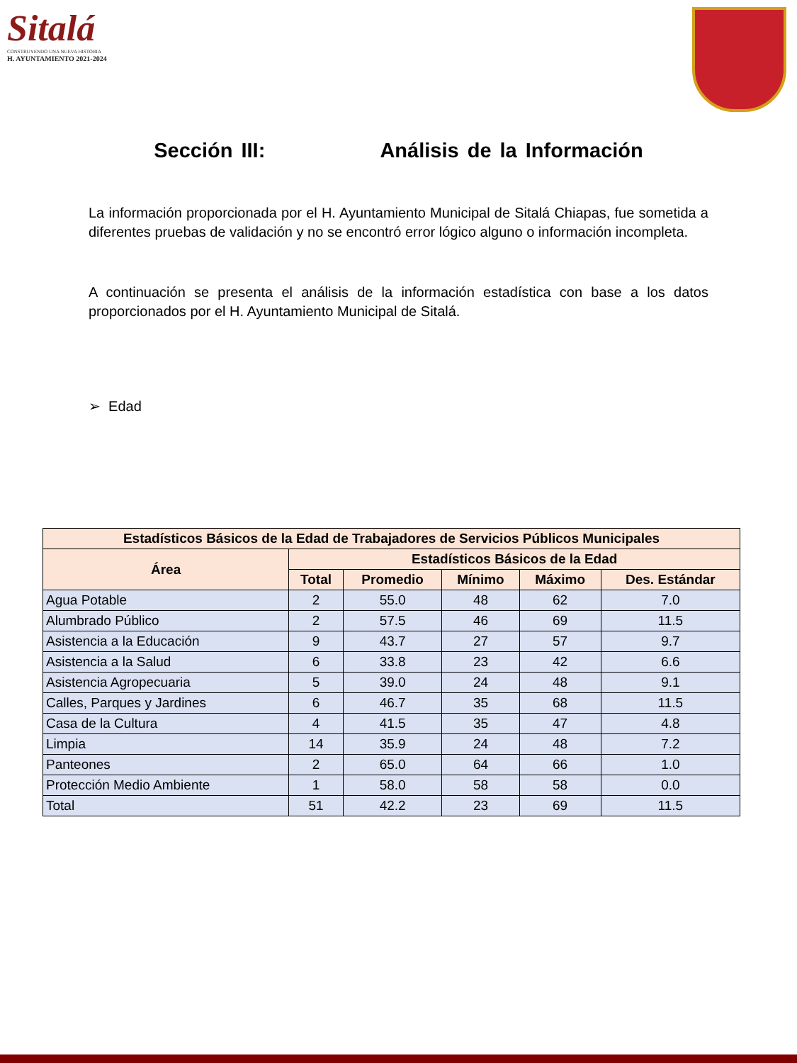Sitalá
CONSTRUYENDO UNA NUEVA HISTORIA
H. AYUNTAMIENTO 2021-2024
Sección III: Análisis de la Información
La información proporcionada por el H. Ayuntamiento Municipal de Sitalá Chiapas, fue sometida a diferentes pruebas de validación y no se encontró error lógico alguno o información incompleta.
A continuación se presenta el análisis de la información estadística con base a los datos proporcionados por el H. Ayuntamiento Municipal de Sitalá.
➢ Edad
| Estadísticos Básicos de la Edad de Trabajadores de Servicios Públicos Municipales | | | | | |
| --- | --- | --- | --- | --- | --- |
| Área | Estadísticos Básicos de la Edad | | | | |
| | Total | Promedio | Mínimo | Máximo | Des. Estándar |
| Agua Potable | 2 | 55.0 | 48 | 62 | 7.0 |
| Alumbrado Público | 2 | 57.5 | 46 | 69 | 11.5 |
| Asistencia a la Educación | 9 | 43.7 | 27 | 57 | 9.7 |
| Asistencia a la Salud | 6 | 33.8 | 23 | 42 | 6.6 |
| Asistencia Agropecuaria | 5 | 39.0 | 24 | 48 | 9.1 |
| Calles, Parques y Jardines | 6 | 46.7 | 35 | 68 | 11.5 |
| Casa de la Cultura | 4 | 41.5 | 35 | 47 | 4.8 |
| Limpia | 14 | 35.9 | 24 | 48 | 7.2 |
| Panteones | 2 | 65.0 | 64 | 66 | 1.0 |
| Protección Medio Ambiente | 1 | 58.0 | 58 | 58 | 0.0 |
| Total | 51 | 42.2 | 23 | 69 | 11.5 |